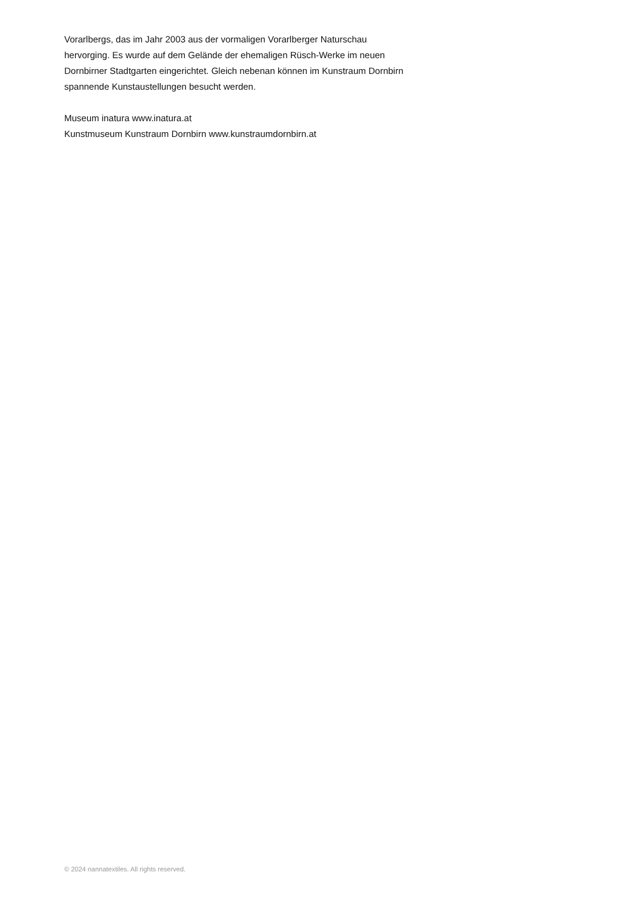Vorarlbergs, das im Jahr 2003 aus der vormaligen Vorarlberger Naturschau
hervorging. Es wurde auf dem Gelände der ehemaligen Rüsch-Werke im neuen
Dornbirner Stadtgarten eingerichtet. Gleich nebenan können im Kunstraum Dornbirn
spannende Kunstaustellungen besucht werden.
Museum inatura www.inatura.at
Kunstmuseum Kunstraum Dornbirn www.kunstraumdornbirn.at
© 2024 nannatextiles. All rights reserved.